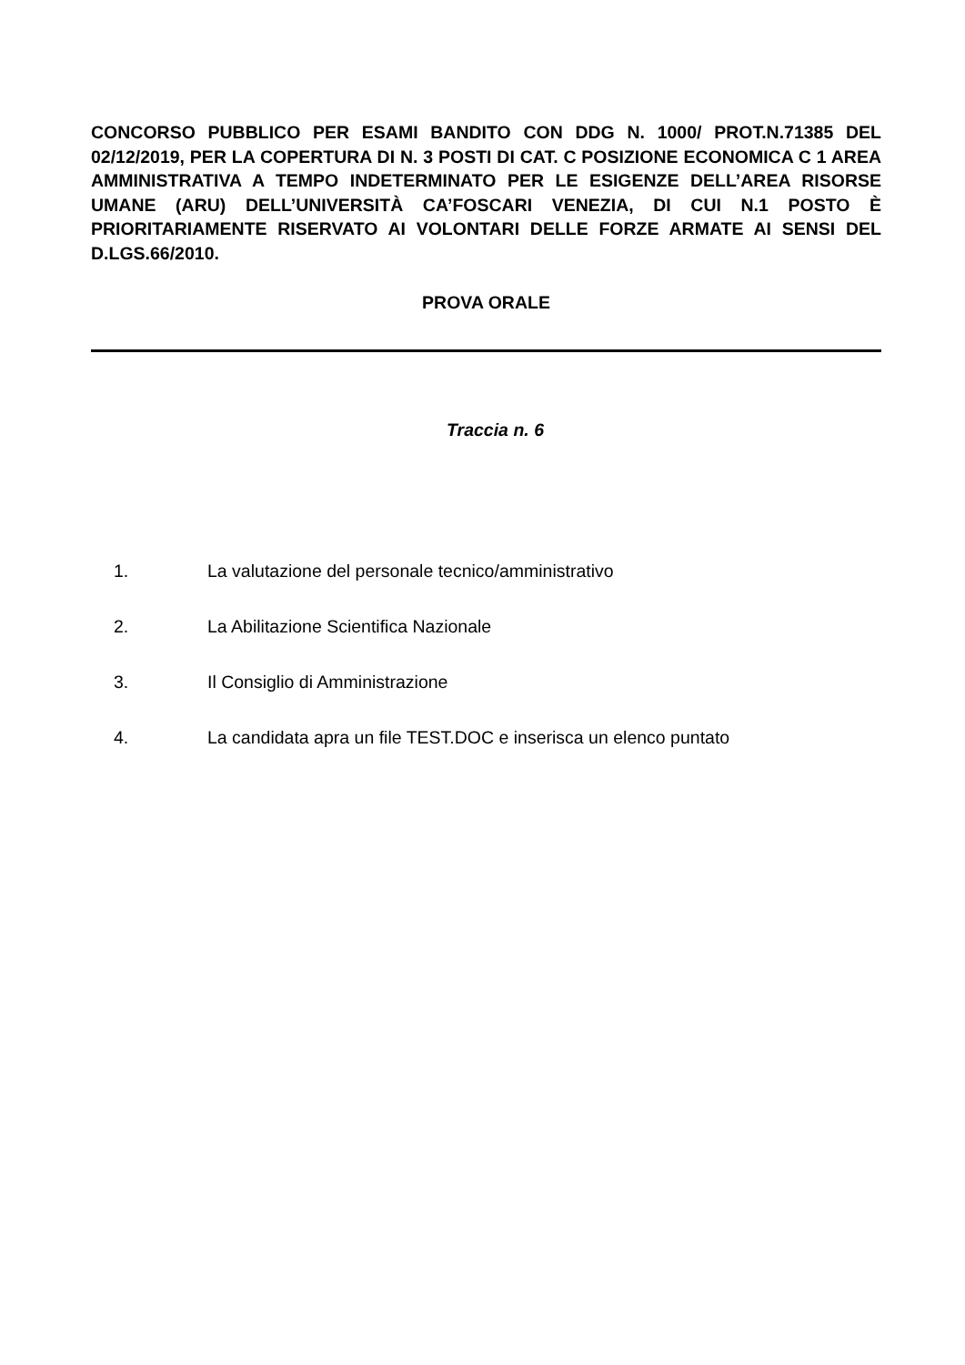CONCORSO PUBBLICO PER ESAMI BANDITO CON DDG N. 1000/ PROT.N.71385 DEL 02/12/2019, PER LA COPERTURA DI N. 3 POSTI DI CAT. C POSIZIONE ECONOMICA C 1 AREA AMMINISTRATIVA A TEMPO INDETERMINATO PER LE ESIGENZE DELL’AREA RISORSE UMANE (ARU) DELL’UNIVERSITÀ CA’FOSCARI VENEZIA, DI CUI N.1 POSTO È PRIORITARIAMENTE RISERVATO AI VOLONTARI DELLE FORZE ARMATE AI SENSI DEL D.LGS.66/2010.
PROVA ORALE
Traccia n. 6
1. La valutazione del personale tecnico/amministrativo
2. La Abilitazione Scientifica Nazionale
3. Il Consiglio di Amministrazione
4. La candidata apra un file TEST.DOC e inserisca un elenco puntato